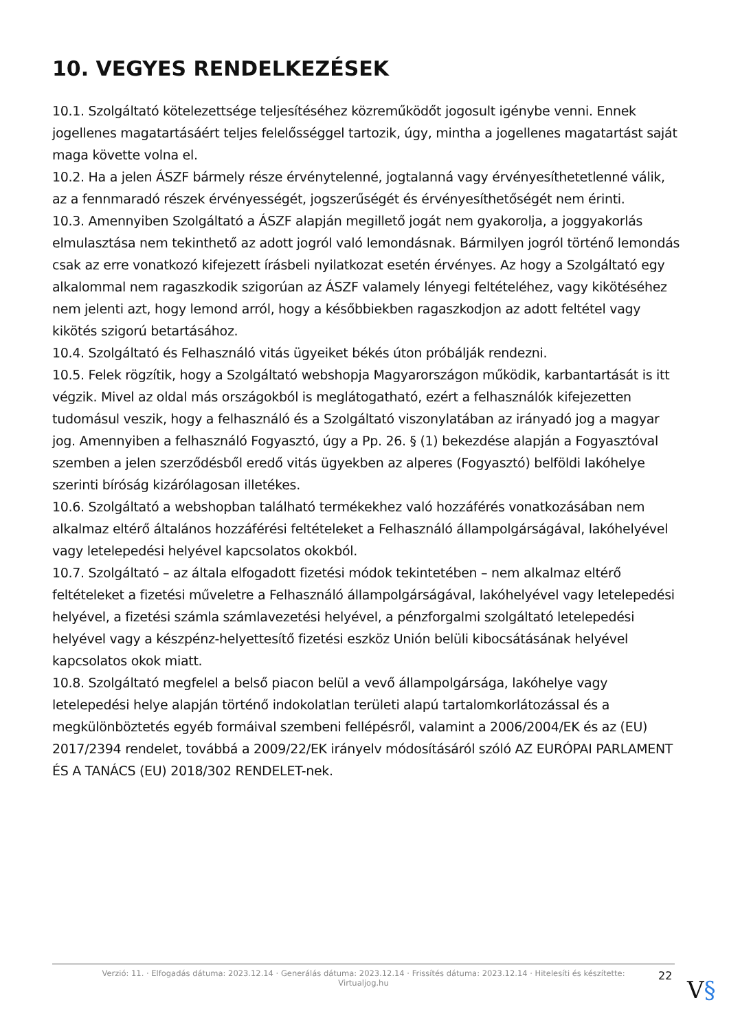10. VEGYES RENDELKEZÉSEK
10.1. Szolgáltató kötelezettsége teljesítéséhez közreműködőt jogosult igénybe venni. Ennek jogellenes magatartásáért teljes felelősséggel tartozik, úgy, mintha a jogellenes magatartást saját maga követte volna el.
10.2. Ha a jelen ÁSZF bármely része érvénytelenné, jogtalanná vagy érvényesíthetetlenné válik, az a fennmaradó részek érvényességét, jogszerűségét és érvényesíthetőségét nem érinti.
10.3. Amennyiben Szolgáltató a ÁSZF alapján megillető jogát nem gyakorolja, a joggyakorlás elmulasztása nem tekinthető az adott jogról való lemondásnak. Bármilyen jogról történő lemondás csak az erre vonatkozó kifejezett írásbeli nyilatkozat esetén érvényes. Az hogy a Szolgáltató egy alkalommal nem ragaszkodik szigorúan az ÁSZF valamely lényegi feltételéhez, vagy kikötéséhez nem jelenti azt, hogy lemond arról, hogy a későbbiekben ragaszkodjon az adott feltétel vagy kikötés szigorú betartásához.
10.4. Szolgáltató és Felhasználó vitás ügyeiket békés úton próbálják rendezni.
10.5. Felek rögzítik, hogy a Szolgáltató webshopja Magyarországon működik, karbantartását is itt végzik. Mivel az oldal más országokból is meglátogatható, ezért a felhasználók kifejezetten tudomásul veszik, hogy a felhasználó és a Szolgáltató viszonylatában az irányadó jog a magyar jog. Amennyiben a felhasználó Fogyasztó, úgy a Pp. 26. § (1) bekezdése alapján a Fogyasztóval szemben a jelen szerződésből eredő vitás ügyekben az alperes (Fogyasztó) belföldi lakóhelye szerinti bíróság kizárólagosan illetékes.
10.6. Szolgáltató a webshopban található termékekhez való hozzáférés vonatkozásában nem alkalmaz eltérő általános hozzáférési feltételeket a Felhasználó állampolgárságával, lakóhelyével vagy letelepedési helyével kapcsolatos okokból.
10.7. Szolgáltató – az általa elfogadott fizetési módok tekintetében – nem alkalmaz eltérő feltételeket a fizetési műveletre a Felhasználó állampolgárságával, lakóhelyével vagy letelepedési helyével, a fizetési számla számlavezetési helyével, a pénzforgalmi szolgáltató letelepedési helyével vagy a készpénz-helyettesítő fizetési eszköz Unión belüli kibocsátásának helyével kapcsolatos okok miatt.
10.8. Szolgáltató megfelel a belső piacon belül a vevő állampolgársága, lakóhelye vagy letelepedési helye alapján történő indokolatlan területi alapú tartalomkorlátozással és a megkülönböztetés egyéb formáival szembeni fellépésről, valamint a 2006/2004/EK és az (EU) 2017/2394 rendelet, továbbá a 2009/22/EK irányelv módosításáról szóló AZ EURÓPAI PARLAMENT ÉS A TANÁCS (EU) 2018/302 RENDELET-nek.
Verzió: 11. · Elfogadás dátuma: 2023.12.14 · Generálás dátuma: 2023.12.14 · Frissítés dátuma: 2023.12.14 · Hitelesíti és készítette:
Virtualjog.hu
22
V§